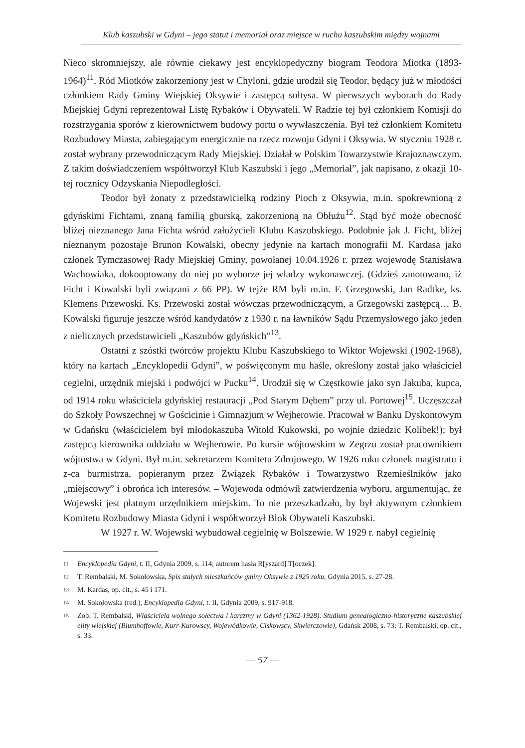Klub kaszubski w Gdyni – jego statut i memoriał oraz miejsce w ruchu kaszubskim między wojnami
Nieco skromniejszy, ale równie ciekawy jest encyklopedyczny biogram Teodora Miotka (1893-1964)<sup>11</sup>. Ród Miotków zakorzeniony jest w Chyloni, gdzie urodził się Teodor, będący już w młodości członkiem Rady Gminy Wiejskiej Oksywie i zastępcą sołtysa. W pierwszych wyborach do Rady Miejskiej Gdyni reprezentował Listę Rybaków i Obywateli. W Radzie tej był członkiem Komisji do rozstrzygania sporów z kierownictwem budowy portu o wywłaszczenia. Był też członkiem Komitetu Rozbudowy Miasta, zabiegającym energicznie na rzecz rozwoju Gdyni i Oksywia. W styczniu 1928 r. został wybrany przewodniczącym Rady Miejskiej. Działał w Polskim Towarzystwie Krajoznawczym. Z takim doświadczeniem współtworzył Klub Kaszubski i jego „Memoriał”, jak napisano, z okazji 10-tej rocznicy Odzyskania Niepodległości.
Teodor był żonaty z przedstawicielką rodziny Pioch z Oksywia, m.in. spokrewnioną z gdyńskimi Fichtami, znaną familią gburską, zakorzenioną na Obłużu<sup>12</sup>. Stąd być może obecność bliżej nieznanego Jana Fichta wśród założycieli Klubu Kaszubskiego. Podobnie jak J. Ficht, bliżej nieznanym pozostaje Brunon Kowalski, obecny jedynie na kartach monografii M. Kardasa jako członek Tymczasowej Rady Miejskiej Gminy, powołanej 10.04.1926 r. przez wojewodę Stanisława Wachowiaka, dokooptowany do niej po wyborze jej władzy wykonawczej. (Gdzieś zanotowano, iż Ficht i Kowalski byli związani z 66 PP). W tejże RM byli m.in. F. Grzegowski, Jan Radtke, ks. Klemens Przewoski. Ks. Przewoski został wówczas przewodniczącym, a Grzegowski zastępcą… B. Kowalski figuruje jeszcze wśród kandydatów z 1930 r. na ławników Sądu Przemysłowego jako jeden z nielicznych przedstawicieli „Kaszubów gdyńskich”<sup>13</sup>.
Ostatni z szóstki twórców projektu Klubu Kaszubskiego to Wiktor Wojewski (1902-1968), który na kartach „Encyklopedii Gdyni”, w poświęconym mu haśle, określony został jako właściciel cegielni, urzędnik miejski i podwójci w Pucku<sup>14</sup>. Urodził się w Częstkowie jako syn Jakuba, kupca, od 1914 roku właściciela gdyńskiej restauracji „Pod Starym Dębem” przy ul. Portowej<sup>15</sup>. Uczęszczał do Szkoły Powszechnej w Gościcinie i Gimnazjum w Wejherowie. Pracował w Banku Dyskontowym w Gdańsku (właścicielem był młodokaszuba Witold Kukowski, po wojnie dziedzic Kolibek!); był zastępcą kierownika oddziału w Wejherowie. Po kursie wójtowskim w Zegrzu został pracownikiem wójtostwa w Gdyni. Był m.in. sekretarzem Komitetu Zdrojowego. W 1926 roku członek magistratu i z-ca burmistrza, popieranym przez Związek Rybaków i Towarzystwo Rzemieślników jako „miejscowy” i obrońca ich interesów. – Wojewoda odmówił zatwierdzenia wyboru, argumentując, że Wojewski jest płatnym urzędnikiem miejskim. To nie przeszkadzało, by był aktywnym członkiem Komitetu Rozbudowy Miasta Gdyni i współtworzył Blok Obywateli Kaszubski.
W 1927 r. W. Wojewski wybudował cegielnię w Bolszewie. W 1929 r. nabył cegielnię
11
Encyklopedia Gdyni, t. II, Gdynia 2009, s. 114; autorem hasła R[yszard] T[oczek].
12
T. Rembalski, M. Sokołowska, Spis stałych mieszkańców gminy Oksywie z 1925 roku, Gdynia 2015, s. 27-28.
13
M. Kardas, op. cit., s. 45 i 171.
14
M. Sokołowska (red.), Encyklopedia Gdyni, t. II, Gdynia 2009, s. 917-918.
15
Zob. T. Rembalski, Właściciela wolnego sołectwa i karczmy w Gdyni (1362-1928). Studium genealogiczno-historyczne kaszubskiej elity wiejskiej (Blumhoffowie, Kurr-Kurowscy, Wojewódkowie, Ciskowscy, Skwierczowie), Gdańsk 2008, s. 73; T. Rembalski, op. cit., s. 33.
— 57 —